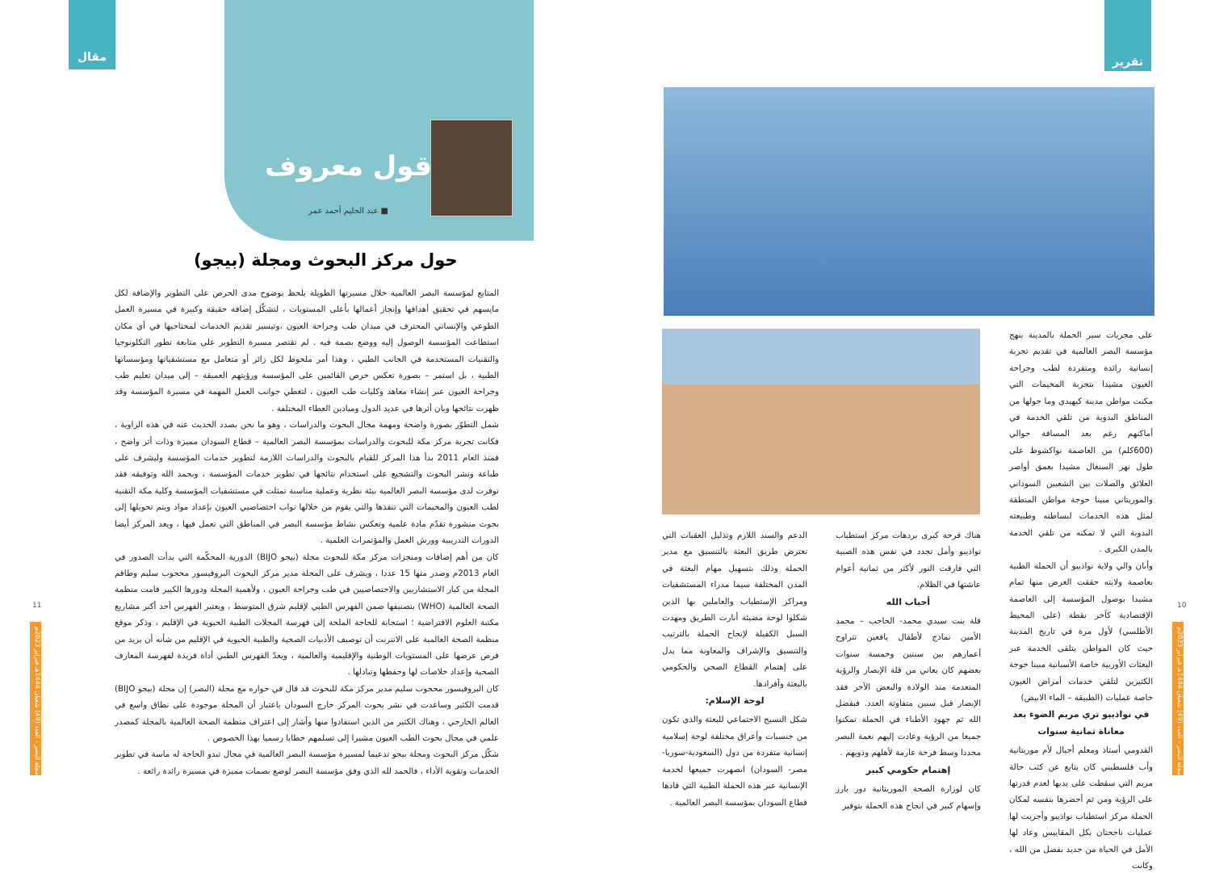مقال
قول معروف
■ عبد الحليم أحمد عمر
حول مركز البحوث ومجلة (بيجو)
المتابع لمؤسسة البصر العالمية خلال مسيرتها الطويلة يلحظ بوضوح مدى الحرص على التطوير والإضافة لكل مايسهم في تحقيق أهدافها وإنجاز أعمالها بأعلى المستويات ، لتشكّل إضافة حقيقة وكبيرة في مسيرة العمل الطوعي والإنساني المحترف في ميدان طب وجراحة العيون ،وتيسير تقديم الخدمات لمحتاجيها في أي مكان استطاعت المؤسسة الوصول إليه ووضع بصمة فيه . لم تقتصر مسيرة التطوير على متابعة تطور التكلونوجيا والتقنيات المستخدمة في الجانب الطبي ، وهذا أمر ملحوظ لكل زائر أو متعامل مع مستشفياتها ومؤسساتها الطبية ، بل استمر – بصورة تعكس حرص القائمين على المؤسسة ورؤيتهم العميقة – إلى ميدان تعليم طب وجراحة العيون عبر إنشاء معاهد وكليات طب العيون ، لتغطي جوانب العمل المهمة في مسيرة المؤسسة وقد ظهرت نتائجها وبان أثرها في عديد الدول وميادين العطاء المختلفة .
شمل التطوّر بصورة واضحة ومهمة مجال البحوث والدراسات ، وهو ما نحن بصدد الحديث عنه في هذه الزاوية ، فكانت تجربة مركز مكة للبحوث والدراسات بمؤسسة البصر العالمية – قطاع السودان مميزة وذات أثر واضح ، فمنذ العام 2011 بدأ هذا المركز للقيام بالبحوث والدراسات اللازمة لتطوير خدمات المؤسسة وليشرف على طباعة ونشر البحوث والتشجيع على استخدام نتائجها في تطوير خدمات المؤسسة ، وبحمد الله وتوفيقه فقد توفرت لدى مؤسسة البصر العالمية بيئة نظرية وعملية مناسبة تمثلت في مستشفيات المؤسسة وكلية مكة التقنية لطب العيون والمخيمات التي تنفذها والتي يقوم من خلالها نواب اختصاصيي العيون بإعداد مواد ويتم تحويلها إلى بحوث منشورة تقدّم مادة علمية وتعكس نشاط مؤسسة البصر في المناطق التي تعمل فيها ، ويعد المركز أيضا الدورات التدريبية وورش العمل والمؤتمرات العلمية .
كان من أهم إضافات ومنجزات مركز مكة للبحوث مجلة (بيجو BIJO) الدورية المحكّمة التي بدأت الصدور في العام 2013م وصدر منها 15 عددا ، ويشرف على المجلة مدير مركز البحوث البروفيسور محجوب سليم وطاقم المجلة من كبار الاستشاريين والاختصاصيين في طب وجراحة العيون ، ولأهمية المجلة ودورها الكبير قامت منظمة الصحة العالمية (WHO) بتصنيفها ضمن الفهرس الطبي لإقليم شرق المتوسط ، ويعتبر الفهرس أحد أكبر مشاريع مكتبة العلوم الافتراضية ؛ استجابة للحاجة الملحة إلى فهرسة المجلات الطبية الحيوية في الإقليم ، وذكر موقع منظمة الصحة العالمية على الانترنت أن توصيف الأدبيات الصحية والطبية الحيوية في الإقليم من شأنه أن يزيد من فرص عرضها على المستويات الوطنية والإقليمية والعالمية ، ويعدّ الفهرس الطبي أداة فريدة لفهرسة المعارف الصحية وإعداد خلاصات لها وحفظها وتبادلها .
كان البروفيسور محجوب سليم مدير مركز مكة للبحوث قد قال في حواره مع مجلة (البصر) إن مجلة (بيجو BIJO) قدمت الكثير وساعدت في نشر بحوث المركز خارج السودان باعتبار أن المجلة موجودة على نطاق واسع في العالم الخارجي ، وهناك الكثير من الذين استفادوا منها وأشار إلى اعتراف منظمة الصحة العالمية بالمجلة كمصدر علمي في مجال بحوث الطب العيون مشيرا إلى تسلمهم خطابا رسميا بهذا الخصوص .
شكّل مركز البحوث ومجلة بيجو تدعيما لمسيرة مؤسسة البصر العالمية في مجال تبدو الحاجة له ماسة في تطوير الخدمات وتقوية الأداء ، فالحمد لله الذي وفق مؤسسة البصر لوضع بصمات مميزة في مسيرة رائدة رائعة .
11
مجلة البصر - العدد (49) شعبان 1444هـ فبراير 2023م
تقرير
على مجريات سير الحملة بالمدينة بنهج مؤسسة البصر العالمية في تقديم تجربة إنسانية رائدة ومتفردة لطب وجراحة العيون مشيدا بتجربة المخيمات التي مكنت مواطن مدينة كيهيدي وما حولها من المناطق البدوية من تلقي الخدمة في أماكنهم رغم بعد المسافة حوالي (600كلم) من العاصمة نواكشوط على طول نهر السنغال مشيدا بعمق أواصر العلائق والصلات بين الشعبين السوداني والموريتاني مبينا حوجة مواطن المنطقة لمثل هذه الخدمات لبساطته وطبيعته البدوية التي لا تمكنه من تلقي الخدمة بالمدن الكبرى .
وأبان والي ولاية نواذيبو أن الحملة الطبية بعاصمة ولايته حققت الغرض منها تمام مشيدا بوصول المؤسسة إلى العاصمة الإقتصادية كآخر نقطة (على المحيط الأطلسي) لأول مرة في تاريخ المدينة حيث كان المواطن يتلقى الخدمة عبر البعثات الأوربية خاصة الأسبانية مبينا حوجة الكثيرين لتلقي خدمات أمراض العيون خاصة عمليات (الطبيقة – الماء الابيض)
في نواذيبو تري مريم الضوء بعد معاناة ثمانية سنوات
القدومي أستاذ ومعلم أجيال لأم موريتانية وأب فلسطيني كان يتابع عن كثب حالة مريم التي سقطت على يديها لعدم قدرتها على الرؤية ومن ثم أحضرها بنفسه لمكان الحملة مركز استطباب نواذيبو وأجريت لها عمليات ناجحتان بكل المقاييس وعاد لها الأمل في الحياة من جديد بفضل من الله ، وكانت
هناك فرحة كبرى بردهات مركز استطباب نواذيبو وأمل تجدد في نفس هذه الصبية التي فارقت النور لأكثر من ثمانية أعوام عاشتها في الظلام.
أحباب الله
قلة بنت سيدي محمد- الحاجب – محمد الأمين نماذج لأطفال يافعين تتراوح أعمارهم بين سنتين وخمسة سنوات بعضهم كان يعاني من قلة الإبصار والرؤية المنعدمة منذ الولادة والبعض الآخر فقد الإبصار قبل سنين متفاوتة العدد. فبفضل الله ثم جهود الأطباء في الحملة تمكنوا جميعا من الرؤية وعادت إليهم نعمة البصر مجددا وسط فرحة عارمة لأهلهم وذويهم .
إهتمام حكومي كبير
كان لوزارة الصحة الموريتانية دور بارز وإسهام كبير في انجاح هذه الحملة بتوفير
الدعم والسند اللازم وتذليل العقبات التي تعترض طريق البعثة بالتنسيق مع مدير الحملة وذلك بتسهيل مهام البعثة في المدن المختلفة سيما مدراء المستشفيات ومراكز الإستطباب والعاملين بها الذين شكلوا لوحة مضيئة أنارت الطريق ومهدت السبل الكفيلة لإنجاح الحملة بالترتيب والتنسيق والإشراف والمعاونة مما يدل على إهتمام القطاع الصحي والحكومي بالبعثة وأفرادها.
لوحة الإسلام:
شكل النسيج الاجتماعي للبعثة والذي تكون من جنسيات وأعراق مختلفة لوحة إسلامية إنسانية متفردة من دول (السعودية-سوريا- مصر- السودان) انصهرت جميعها لخدمة الإنسانية عبر هذه الحملة الطبية التي قادها قطاع السودان بمؤسسة البصر العالمية .
10
مجلة البصر - العدد (49) شعبان 1444هـ فبراير 2023م